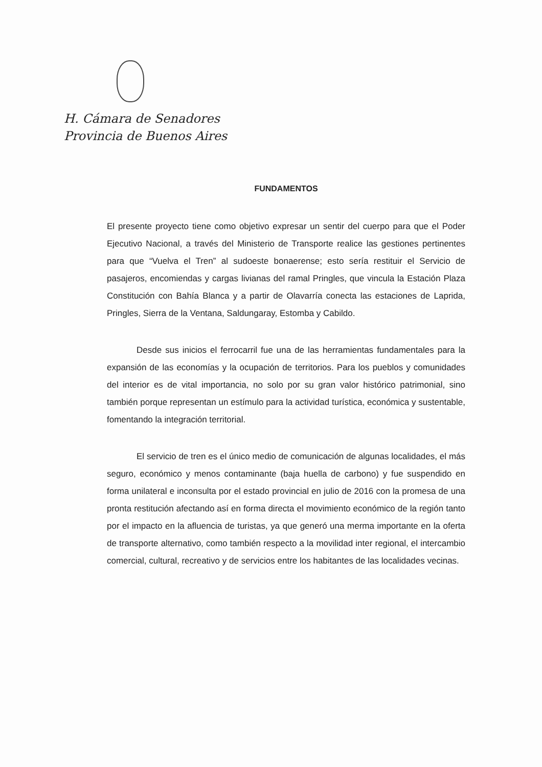H. Cámara de Senadores
Provincia de Buenos Aires
FUNDAMENTOS
El presente proyecto tiene como objetivo expresar un sentir del cuerpo para que el Poder Ejecutivo Nacional, a través del Ministerio de Transporte realice las gestiones pertinentes para que “Vuelva el Tren” al sudoeste bonaerense; esto sería restituir el Servicio de pasajeros, encomiendas y cargas livianas del ramal Pringles, que vincula la Estación Plaza Constitución con Bahía Blanca y a partir de Olavarría conecta las estaciones de Laprida, Pringles, Sierra de la Ventana, Saldungaray, Estomba y Cabildo.
Desde sus inicios el ferrocarril fue una de las herramientas fundamentales para la expansión de las economías y la ocupación de territorios. Para los pueblos y comunidades del interior es de vital importancia, no solo por su gran valor histórico patrimonial, sino también porque representan un estímulo para la actividad turística, económica y sustentable, fomentando la integración territorial.
El servicio de tren es el único medio de comunicación de algunas localidades, el más seguro, económico y menos contaminante (baja huella de carbono) y fue suspendido en forma unilateral e inconsulta por el estado provincial en julio de 2016 con la promesa de una pronta restitución afectando así en forma directa el movimiento económico de la región tanto por el impacto en la afluencia de turistas, ya que generó una merma importante en la oferta de transporte alternativo, como también respecto a la movilidad inter regional, el intercambio comercial, cultural, recreativo y de servicios entre los habitantes de las localidades vecinas.